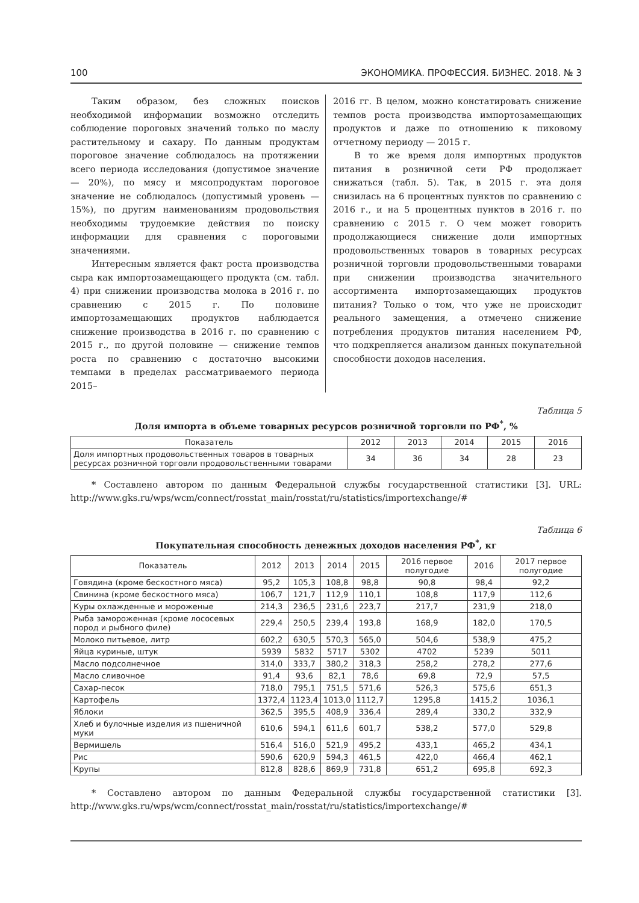100 ЭКОНОМИКА. ПРОФЕССИЯ. БИЗНЕС. 2018. № 3
Таким образом, без сложных поисков необходимой информации возможно отследить соблюдение пороговых значений только по маслу растительному и сахару. По данным продуктам пороговое значение соблюдалось на протяжении всего периода исследования (допустимое значение — 20%), по мясу и мясопродуктам пороговое значение не соблюдалось (допустимый уровень — 15%), по другим наименованиям продовольствия необходимы трудоемкие действия по поиску информации для сравнения с пороговыми значениями.
Интересным является факт роста производства сыра как импортозамещающего продукта (см. табл. 4) при снижении производства молока в 2016 г. по сравнению с 2015 г. По половине импортозамещающих продуктов наблюдается снижение производства в 2016 г. по сравнению с 2015 г., по другой половине — снижение темпов роста по сравнению с достаточно высокими темпами в пределах рассматриваемого периода 2015–
2016 гг. В целом, можно констатировать снижение темпов роста производства импортозамещающих продуктов и даже по отношению к пиковому отчетному периоду — 2015 г.
В то же время доля импортных продуктов питания в розничной сети РФ продолжает снижаться (табл. 5). Так, в 2015 г. эта доля снизилась на 6 процентных пунктов по сравнению с 2016 г., и на 5 процентных пунктов в 2016 г. по сравнению с 2015 г. О чем может говорить продолжающиеся снижение доли импортных продовольственных товаров в товарных ресурсах розничной торговли продовольственными товарами при снижении производства значительного ассортимента импортозамещающих продуктов питания? Только о том, что уже не происходит реального замещения, а отмечено снижение потребления продуктов питания населением РФ, что подкрепляется анализом данных покупательной способности доходов населения.
Таблица 5
Доля импорта в объеме товарных ресурсов розничной торговли по РФ<sup>*</sup>, %
| Показатель | 2012 | 2013 | 2014 | 2015 | 2016 |
| --- | --- | --- | --- | --- | --- |
| Доля импортных продовольственных товаров в товарных ресурсах розничной торговли продовольственными товарами | 34 | 36 | 34 | 28 | 23 |
* Составлено автором по данным Федеральной службы государственной статистики [3]. URL: http://www.gks.ru/wps/wcm/connect/rosstat_main/rosstat/ru/statistics/importexchange/#
Таблица 6
Покупательная способность денежных доходов населения РФ<sup>*</sup>, кг
| Показатель | 2012 | 2013 | 2014 | 2015 | 2016 первое полугодие | 2016 | 2017 первое полугодие |
| --- | --- | --- | --- | --- | --- | --- | --- |
| Говядина (кроме бескостного мяса) | 95,2 | 105,3 | 108,8 | 98,8 | 90,8 | 98,4 | 92,2 |
| Свинина (кроме бескостного мяса) | 106,7 | 121,7 | 112,9 | 110,1 | 108,8 | 117,9 | 112,6 |
| Куры охлажденные и мороженые | 214,3 | 236,5 | 231,6 | 223,7 | 217,7 | 231,9 | 218,0 |
| Рыба замороженная (кроме лососевых пород и рыбного филе) | 229,4 | 250,5 | 239,4 | 193,8 | 168,9 | 182,0 | 170,5 |
| Молоко питьевое, литр | 602,2 | 630,5 | 570,3 | 565,0 | 504,6 | 538,9 | 475,2 |
| Яйца куриные, штук | 5939 | 5832 | 5717 | 5302 | 4702 | 5239 | 5011 |
| Масло подсолнечное | 314,0 | 333,7 | 380,2 | 318,3 | 258,2 | 278,2 | 277,6 |
| Масло сливочное | 91,4 | 93,6 | 82,1 | 78,6 | 69,8 | 72,9 | 57,5 |
| Сахар-песок | 718,0 | 795,1 | 751,5 | 571,6 | 526,3 | 575,6 | 651,3 |
| Картофель | 1372,4 | 1123,4 | 1013,0 | 1112,7 | 1295,8 | 1415,2 | 1036,1 |
| Яблоки | 362,5 | 395,5 | 408,9 | 336,4 | 289,4 | 330,2 | 332,9 |
| Хлеб и булочные изделия из пшеничной муки | 610,6 | 594,1 | 611,6 | 601,7 | 538,2 | 577,0 | 529,8 |
| Вермишель | 516,4 | 516,0 | 521,9 | 495,2 | 433,1 | 465,2 | 434,1 |
| Рис | 590,6 | 620,9 | 594,3 | 461,5 | 422,0 | 466,4 | 462,1 |
| Крупы | 812,8 | 828,6 | 869,9 | 731,8 | 651,2 | 695,8 | 692,3 |
* Составлено автором по данным Федеральной службы государственной статистики [3]. http://www.gks.ru/wps/wcm/connect/rosstat_main/rosstat/ru/statistics/importexchange/#